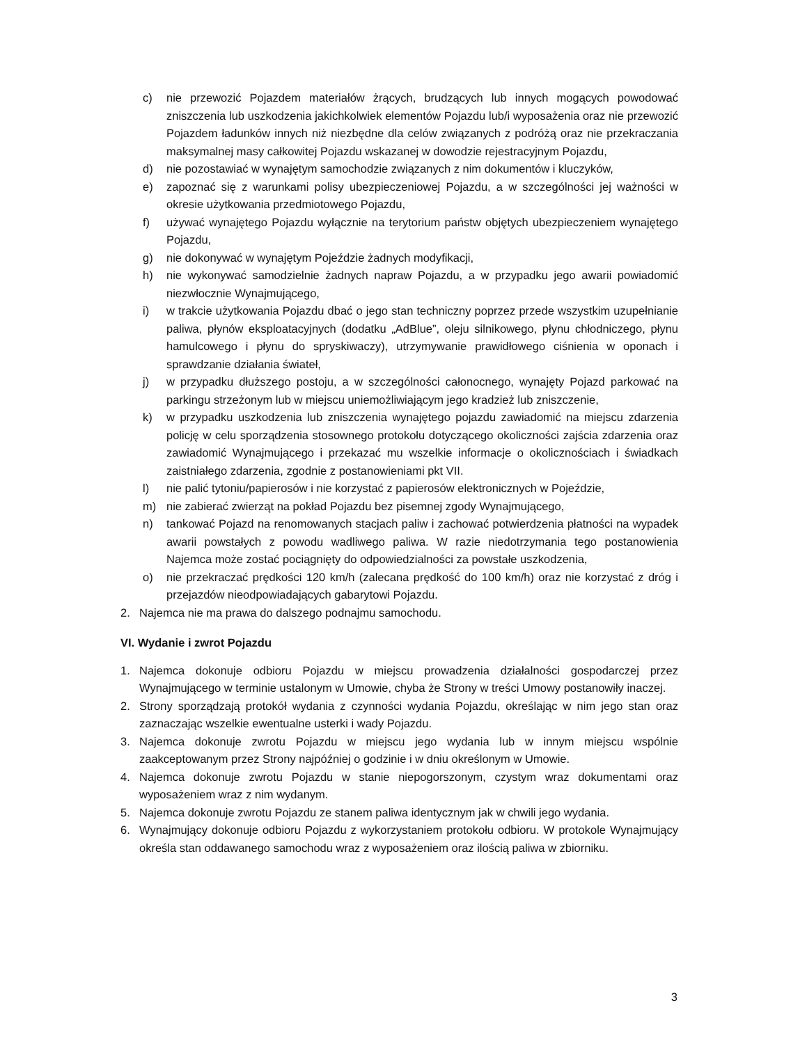c) nie przewozić Pojazdem materiałów żrących, brudzących lub innych mogących powodować zniszczenia lub uszkodzenia jakichkolwiek elementów Pojazdu lub/i wyposażenia oraz nie przewozić Pojazdem ładunków innych niż niezbędne dla celów związanych z podróżą oraz nie przekraczania maksymalnej masy całkowitej Pojazdu wskazanej w dowodzie rejestracyjnym Pojazdu,
d) nie pozostawiać w wynajętym samochodzie związanych z nim dokumentów i kluczyków,
e) zapoznać się z warunkami polisy ubezpieczeniowej Pojazdu, a w szczególności jej ważności w okresie użytkowania przedmiotowego Pojazdu,
f) używać wynajętego Pojazdu wyłącznie na terytorium państw objętych ubezpieczeniem wynajętego Pojazdu,
g) nie dokonywać w wynajętym Pojeździe żadnych modyfikacji,
h) nie wykonywać samodzielnie żadnych napraw Pojazdu, a w przypadku jego awarii powiadomić niezwłocznie Wynajmującego,
i) w trakcie użytkowania Pojazdu dbać o jego stan techniczny poprzez przede wszystkim uzupełnianie paliwa, płynów eksploatacyjnych (dodatku „AdBlue”, oleju silnikowego, płynu chłodniczego, płynu hamulcowego i płynu do spryskiwaczy), utrzymywanie prawidłowego ciśnienia w oponach i sprawdzanie działania świateł,
j) w przypadku dłuższego postoju, a w szczególności całonocnego, wynajęty Pojazd parkować na parkingu strzeżonym lub w miejscu uniemożliwiającym jego kradzież lub zniszczenie,
k) w przypadku uszkodzenia lub zniszczenia wynajętego pojazdu zawiadomić na miejscu zdarzenia policję w celu sporządzenia stosownego protokołu dotyczącego okoliczności zajścia zdarzenia oraz zawiadomić Wynajmującego i przekazać mu wszelkie informacje o okolicznościach i świadkach zaistniałego zdarzenia, zgodnie z postanowieniami pkt VII.
l) nie palić tytoniu/papierosów i nie korzystać z papierosów elektronicznych w Pojeździe,
m) nie zabierać zwierząt na pokład Pojazdu bez pisemnej zgody Wynajmującego,
n) tankować Pojazd na renomowanych stacjach paliw i zachować potwierdzenia płatności na wypadek awarii powstałych z powodu wadliwego paliwa. W razie niedotrzymania tego postanowienia Najemca może zostać pociągnięty do odpowiedzialności za powstałe uszkodzenia,
o) nie przekraczać prędkości 120 km/h (zalecana prędkość do 100 km/h) oraz nie korzystać z dróg i przejazdów nieodpowiadających gabarytowi Pojazdu.
2. Najemca nie ma prawa do dalszego podnajmu samochodu.
VI. Wydanie i zwrot Pojazdu
1. Najemca dokonuje odbioru Pojazdu w miejscu prowadzenia działalności gospodarczej przez Wynajmującego w terminie ustalonym w Umowie, chyba że Strony w treści Umowy postanowiły inaczej.
2. Strony sporządzają protokół wydania z czynności wydania Pojazdu, określając w nim jego stan oraz zaznaczając wszelkie ewentualne usterki i wady Pojazdu.
3. Najemca dokonuje zwrotu Pojazdu w miejscu jego wydania lub w innym miejscu wspólnie zaakceptowanym przez Strony najpóźniej o godzinie i w dniu określonym w Umowie.
4. Najemca dokonuje zwrotu Pojazdu w stanie niepogorszonym, czystym wraz dokumentami oraz wyposażeniem wraz z nim wydanym.
5. Najemca dokonuje zwrotu Pojazdu ze stanem paliwa identycznym jak w chwili jego wydania.
6. Wynajmujący dokonuje odbioru Pojazdu z wykorzystaniem protokołu odbioru. W protokole Wynajmujący określa stan oddawanego samochodu wraz z wyposażeniem oraz ilością paliwa w zbiorniku.
3